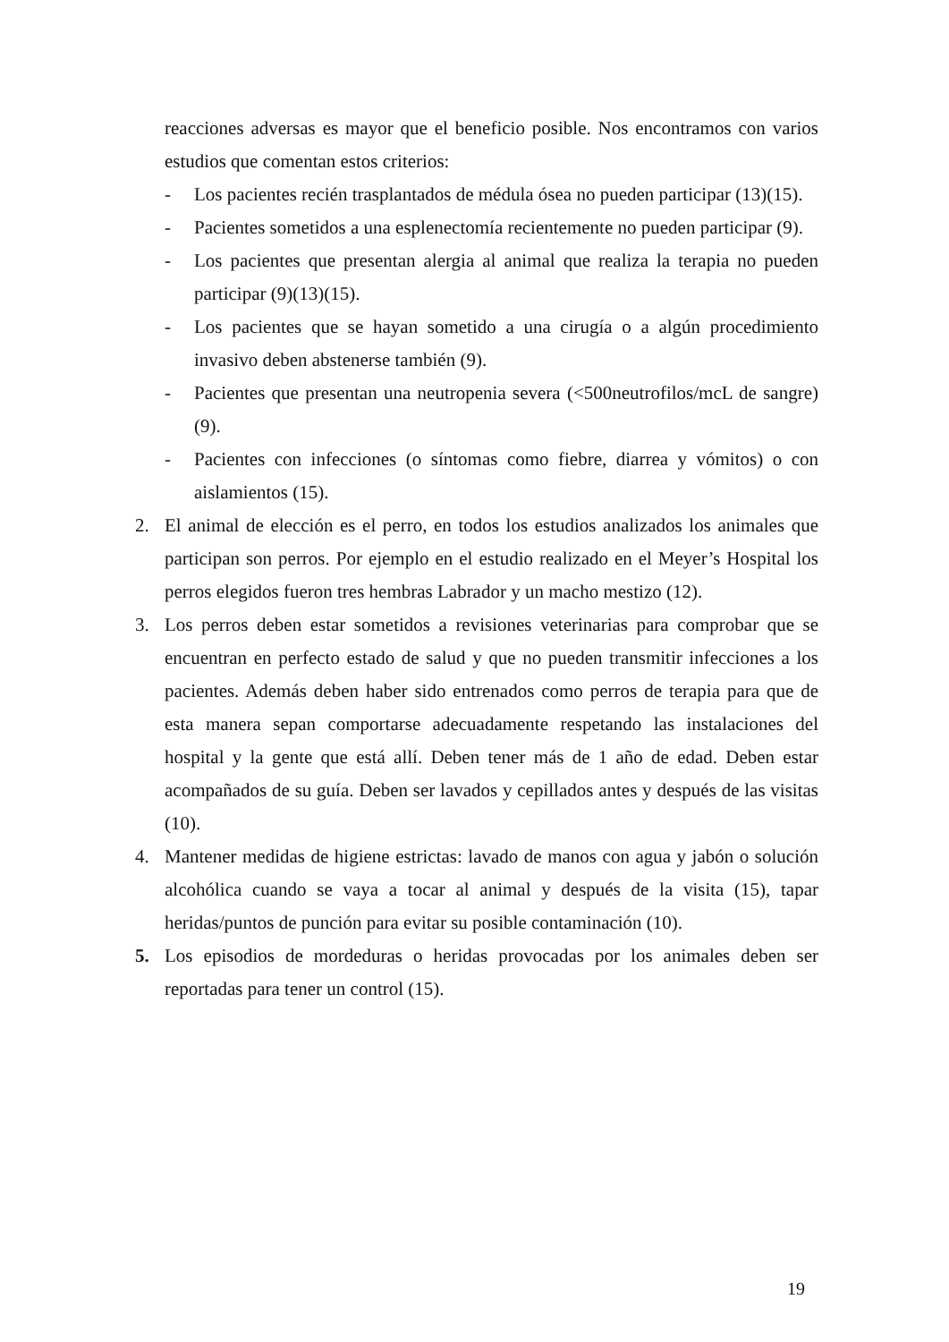reacciones adversas es mayor que el beneficio posible. Nos encontramos con varios estudios que comentan estos criterios:
- Los pacientes recién trasplantados de médula ósea no pueden participar (13)(15).
- Pacientes sometidos a una esplenectomía recientemente no pueden participar (9).
- Los pacientes que presentan alergia al animal que realiza la terapia no pueden participar (9)(13)(15).
- Los pacientes que se hayan sometido a una cirugía o a algún procedimiento invasivo deben abstenerse también (9).
- Pacientes que presentan una neutropenia severa (<500neutrofilos/mcL de sangre) (9).
- Pacientes con infecciones (o síntomas como fiebre, diarrea y vómitos) o con aislamientos (15).
2. El animal de elección es el perro, en todos los estudios analizados los animales que participan son perros. Por ejemplo en el estudio realizado en el Meyer’s Hospital los perros elegidos fueron tres hembras Labrador y un macho mestizo (12).
3. Los perros deben estar sometidos a revisiones veterinarias para comprobar que se encuentran en perfecto estado de salud y que no pueden transmitir infecciones a los pacientes. Además deben haber sido entrenados como perros de terapia para que de esta manera sepan comportarse adecuadamente respetando las instalaciones del hospital y la gente que está allí. Deben tener más de 1 año de edad. Deben estar acompañados de su guía. Deben ser lavados y cepillados antes y después de las visitas (10).
4. Mantener medidas de higiene estrictas: lavado de manos con agua y jabón o solución alcohólica cuando se vaya a tocar al animal y después de la visita (15), tapar heridas/puntos de punción para evitar su posible contaminación (10).
5. Los episodios de mordeduras o heridas provocadas por los animales deben ser reportadas para tener un control (15).
19